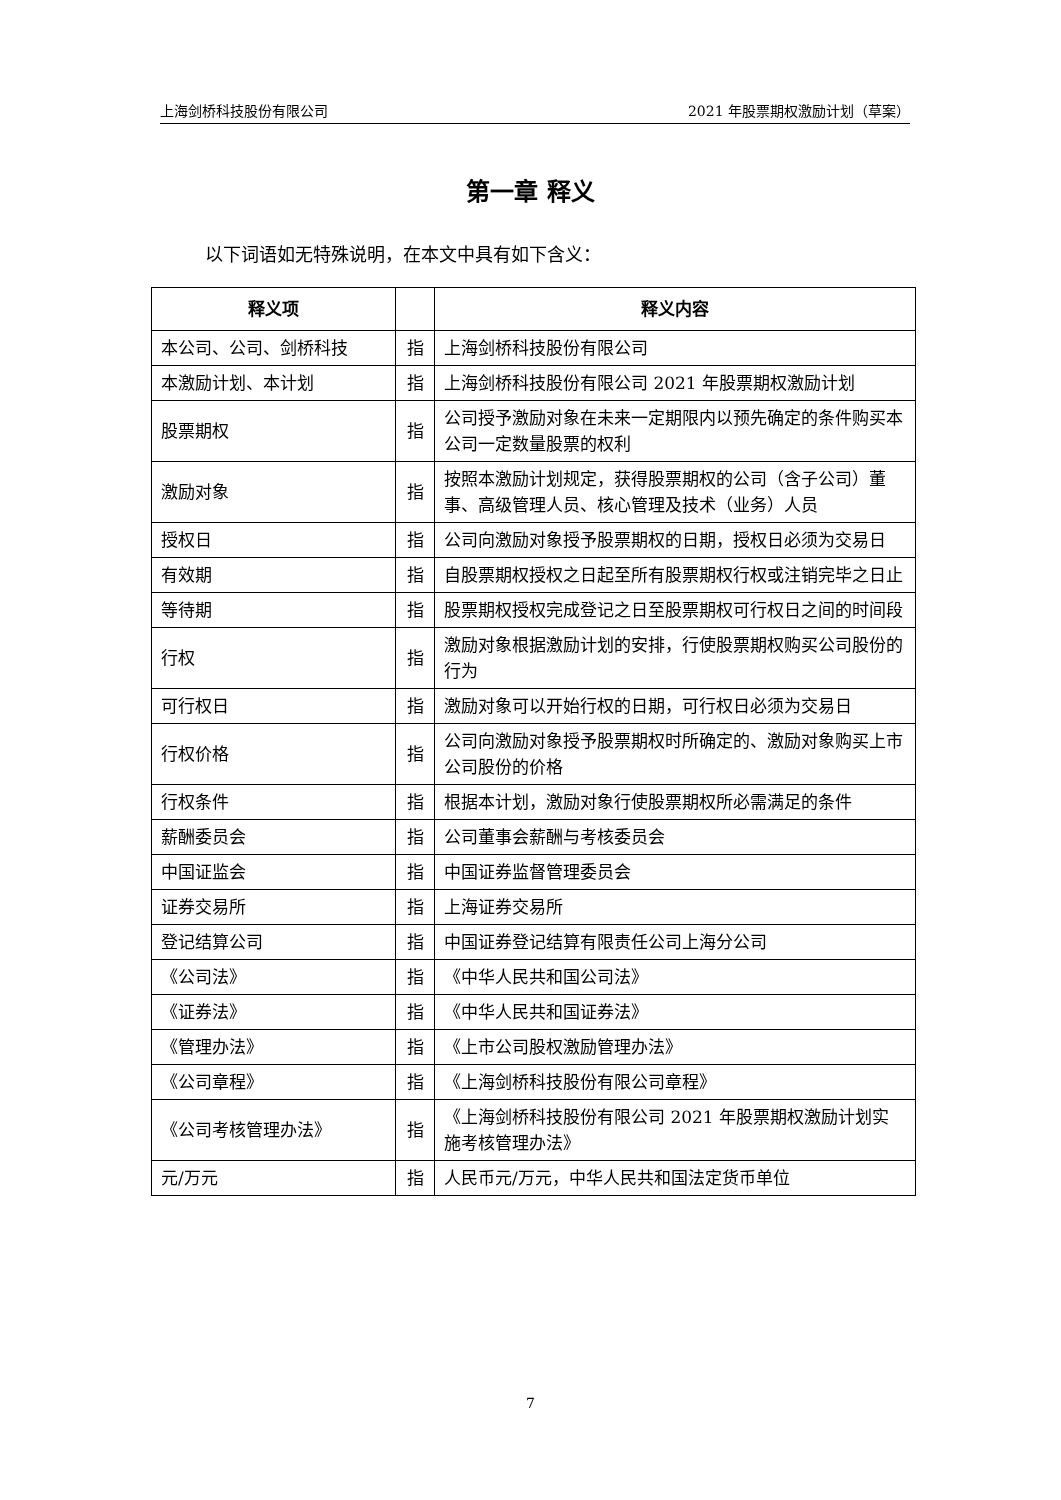上海剑桥科技股份有限公司 2021 年股票期权激励计划（草案）
第一章 释义
以下词语如无特殊说明，在本文中具有如下含义：
| 释义项 | | 释义内容 |
| --- | --- | --- |
| 本公司、公司、剑桥科技 | 指 | 上海剑桥科技股份有限公司 |
| 本激励计划、本计划 | 指 | 上海剑桥科技股份有限公司 2021 年股票期权激励计划 |
| 股票期权 | 指 | 公司授予激励对象在未来一定期限内以预先确定的条件购买本公司一定数量股票的权利 |
| 激励对象 | 指 | 按照本激励计划规定，获得股票期权的公司（含子公司）董事、高级管理人员、核心管理及技术（业务）人员 |
| 授权日 | 指 | 公司向激励对象授予股票期权的日期，授权日必须为交易日 |
| 有效期 | 指 | 自股票期权授权之日起至所有股票期权行权或注销完毕之日止 |
| 等待期 | 指 | 股票期权授权完成登记之日至股票期权可行权日之间的时间段 |
| 行权 | 指 | 激励对象根据激励计划的安排，行使股票期权购买公司股份的行为 |
| 可行权日 | 指 | 激励对象可以开始行权的日期，可行权日必须为交易日 |
| 行权价格 | 指 | 公司向激励对象授予股票期权时所确定的、激励对象购买上市公司股份的价格 |
| 行权条件 | 指 | 根据本计划，激励对象行使股票期权所必需满足的条件 |
| 薪酬委员会 | 指 | 公司董事会薪酬与考核委员会 |
| 中国证监会 | 指 | 中国证券监督管理委员会 |
| 证券交易所 | 指 | 上海证券交易所 |
| 登记结算公司 | 指 | 中国证券登记结算有限责任公司上海分公司 |
| 《公司法》 | 指 | 《中华人民共和国公司法》 |
| 《证券法》 | 指 | 《中华人民共和国证券法》 |
| 《管理办法》 | 指 | 《上市公司股权激励管理办法》 |
| 《公司章程》 | 指 | 《上海剑桥科技股份有限公司章程》 |
| 《公司考核管理办法》 | 指 | 《上海剑桥科技股份有限公司 2021 年股票期权激励计划实施考核管理办法》 |
| 元/万元 | 指 | 人民币元/万元，中华人民共和国法定货币单位 |
7